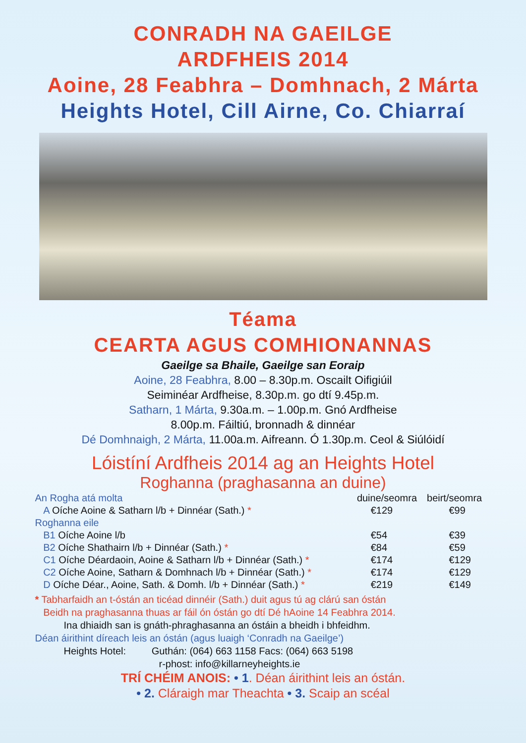CONRADH NA GAEILGE
ARDFHEIS 2014
Aoine, 28 Feabhra – Domhnach, 2 Márta
Heights Hotel, Cill Airne, Co. Chiarraí
Téama
CEARTA AGUS COMHIONANNAS
Gaeilge sa Bhaile, Gaeilge san Eoraip
Aoine, 28 Feabhra, 8.00 – 8.30p.m. Oscailt Oifigiúil
Seiminéar Ardfheise, 8.30p.m. go dtí 9.45p.m.
Satharn, 1 Márta, 9.30a.m. – 1.00p.m. Gnó Ardfheise
8.00p.m. Fáiltiú, bronnadh & dinnéar
Dé Domhnaigh, 2 Márta, 11.00a.m. Aifreann. Ó 1.30p.m. Ceol & Siúlóidí
Lóistíní Ardfheis 2014 ag an Heights Hotel
Roghanna (praghasanna an duine)
| An Rogha atá molta | duine/seomra | beirt/seomra |
| A Oíche Aoine & Satharn l/b + Dinnéar (Sath.) * | €129 | €99 |
| Roghanna eile | | |
| B1 Oíche Aoine l/b | €54 | €39 |
| B2 Oíche Shathairn l/b + Dinnéar (Sath.) * | €84 | €59 |
| C1 Oíche Déardaoin, Aoine & Satharn l/b + Dinnéar (Sath.) * | €174 | €129 |
| C2 Oíche Aoine, Satharn & Domhnach l/b + Dinnéar (Sath.) * | €174 | €129 |
| D Oíche Déar., Aoine, Sath. & Domh. l/b + Dinnéar (Sath.) * | €219 | €149 |
* Tabharfaidh an t-óstán an ticéad dinnéir (Sath.) duit agus tú ag clárú san óstán
Beidh na praghasanna thuas ar fáil ón óstán go dtí Dé hAoine 14 Feabhra 2014.
Ina dhiaidh san is gnáth-phraghasanna an óstáin a bheidh i bhfeidhm.
Déan áirithint díreach leis an óstán (agus luaigh ‘Conradh na Gaeilge’)
Heights Hotel: Guthán: (064) 663 1158 Facs: (064) 663 5198
r-phost: info@killarneyheights.ie
TRÍ CHÉIM ANOIS: • 1. Déan áirithint leis an óstán.
• 2. Cláraigh mar Theachta • 3. Scaip an scéal